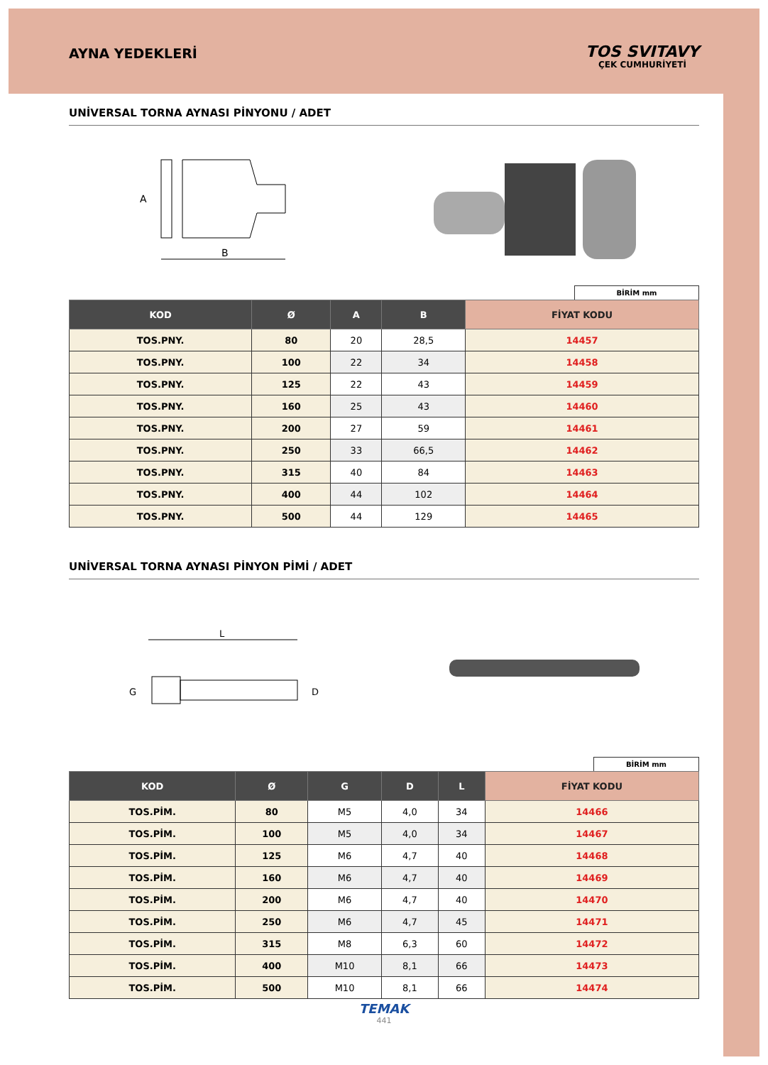AYNA YEDEKLERİ
TOS SVITAVY
ÇEK CUMHURİYETİ
UNİVERSAL TORNA AYNASI PİNYONU / ADET
A
B
BİRİM mm
| KOD | Ø | A | B | FİYAT KODU |
| --- | --- | --- | --- | --- |
| TOS.PNY. | 80 | 20 | 28,5 | 14457 |
| TOS.PNY. | 100 | 22 | 34 | 14458 |
| TOS.PNY. | 125 | 22 | 43 | 14459 |
| TOS.PNY. | 160 | 25 | 43 | 14460 |
| TOS.PNY. | 200 | 27 | 59 | 14461 |
| TOS.PNY. | 250 | 33 | 66,5 | 14462 |
| TOS.PNY. | 315 | 40 | 84 | 14463 |
| TOS.PNY. | 400 | 44 | 102 | 14464 |
| TOS.PNY. | 500 | 44 | 129 | 14465 |
UNİVERSAL TORNA AYNASI PİNYON PİMİ / ADET
L
G
D
BİRİM mm
| KOD | Ø | G | D | L | FİYAT KODU |
| --- | --- | --- | --- | --- | --- |
| TOS.PİM. | 80 | M5 | 4,0 | 34 | 14466 |
| TOS.PİM. | 100 | M5 | 4,0 | 34 | 14467 |
| TOS.PİM. | 125 | M6 | 4,7 | 40 | 14468 |
| TOS.PİM. | 160 | M6 | 4,7 | 40 | 14469 |
| TOS.PİM. | 200 | M6 | 4,7 | 40 | 14470 |
| TOS.PİM. | 250 | M6 | 4,7 | 45 | 14471 |
| TOS.PİM. | 315 | M8 | 6,3 | 60 | 14472 |
| TOS.PİM. | 400 | M10 | 8,1 | 66 | 14473 |
| TOS.PİM. | 500 | M10 | 8,1 | 66 | 14474 |
TEMAK
441